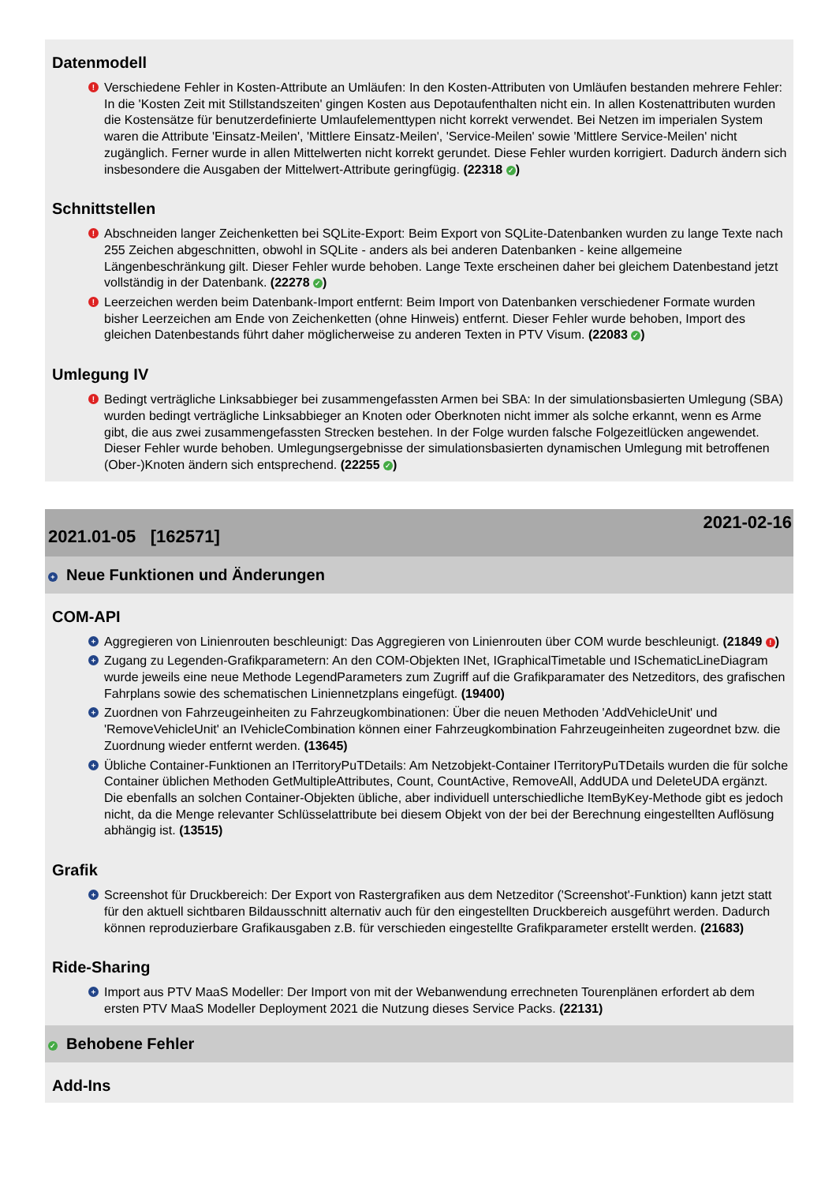Datenmodell
! Verschiedene Fehler in Kosten-Attribute an Umläufen: In den Kosten-Attributen von Umläufen bestanden mehrere Fehler: In die 'Kosten Zeit mit Stillstandszeiten' gingen Kosten aus Depotaufenthalten nicht ein. In allen Kostenattributen wurden die Kostensätze für benutzerdefinierte Umlaufelementtypen nicht korrekt verwendet. Bei Netzen im imperialen System waren die Attribute 'Einsatz-Meilen', 'Mittlere Einsatz-Meilen', 'Service-Meilen' sowie 'Mittlere Service-Meilen' nicht zugänglich. Ferner wurde in allen Mittelwerten nicht korrekt gerundet. Diese Fehler wurden korrigiert. Dadurch ändern sich insbesondere die Ausgaben der Mittelwert-Attribute geringfügig. (22318 ✓)
Schnittstellen
! Abschneiden langer Zeichenketten bei SQLite-Export: Beim Export von SQLite-Datenbanken wurden zu lange Texte nach 255 Zeichen abgeschnitten, obwohl in SQLite - anders als bei anderen Datenbanken - keine allgemeine Längenbeschränkung gilt. Dieser Fehler wurde behoben. Lange Texte erscheinen daher bei gleichem Datenbestand jetzt vollständig in der Datenbank. (22278 ✓)
! Leerzeichen werden beim Datenbank-Import entfernt: Beim Import von Datenbanken verschiedener Formate wurden bisher Leerzeichen am Ende von Zeichenketten (ohne Hinweis) entfernt. Dieser Fehler wurde behoben, Import des gleichen Datenbestands führt daher möglicherweise zu anderen Texten in PTV Visum. (22083 ✓)
Umlegung IV
! Bedingt verträgliche Linksabbieger bei zusammengefassten Armen bei SBA: In der simulationsbasierten Umlegung (SBA) wurden bedingt verträgliche Linksabbieger an Knoten oder Oberknoten nicht immer als solche erkannt, wenn es Arme gibt, die aus zwei zusammengefassten Strecken bestehen. In der Folge wurden falsche Folgezeitlücken angewendet. Dieser Fehler wurde behoben. Umlegungsergebnisse der simulationsbasierten dynamischen Umlegung mit betroffenen (Ober-)Knoten ändern sich entsprechend. (22255 ✓)
2021.01-05 [162571] 2021-02-16
+ Neue Funktionen und Änderungen
COM-API
+ Aggregieren von Linienrouten beschleunigt: Das Aggregieren von Linienrouten über COM wurde beschleunigt. (21849 !)
+ Zugang zu Legenden-Grafikparametern: An den COM-Objekten INet, IGraphicalTimetable und ISchematicLineDiagram wurde jeweils eine neue Methode LegendParameters zum Zugriff auf die Grafikparamater des Netzeditors, des grafischen Fahrplans sowie des schematischen Liniennetzplans eingefügt. (19400)
+ Zuordnen von Fahrzeugeinheiten zu Fahrzeugkombinationen: Über die neuen Methoden 'AddVehicleUnit' und 'RemoveVehicleUnit' an IVehicleCombination können einer Fahrzeugkombination Fahrzeugeinheiten zugeordnet bzw. die Zuordnung wieder entfernt werden. (13645)
+ Übliche Container-Funktionen an ITerritoryPuTDetails: Am Netzobjekt-Container ITerritoryPuTDetails wurden die für solche Container üblichen Methoden GetMultipleAttributes, Count, CountActive, RemoveAll, AddUDA und DeleteUDA ergänzt. Die ebenfalls an solchen Container-Objekten übliche, aber individuell unterschiedliche ItemByKey-Methode gibt es jedoch nicht, da die Menge relevanter Schlüsselattribute bei diesem Objekt von der bei der Berechnung eingestellten Auflösung abhängig ist. (13515)
Grafik
+ Screenshot für Druckbereich: Der Export von Rastergrafiken aus dem Netzeditor ('Screenshot'-Funktion) kann jetzt statt für den aktuell sichtbaren Bildausschnitt alternativ auch für den eingestellten Druckbereich ausgeführt werden. Dadurch können reproduzierbare Grafikausgaben z.B. für verschieden eingestellte Grafikparameter erstellt werden. (21683)
Ride-Sharing
+ Import aus PTV MaaS Modeller: Der Import von mit der Webanwendung errechneten Tourenplänen erfordert ab dem ersten PTV MaaS Modeller Deployment 2021 die Nutzung dieses Service Packs. (22131)
✓ Behobene Fehler
Add-Ins